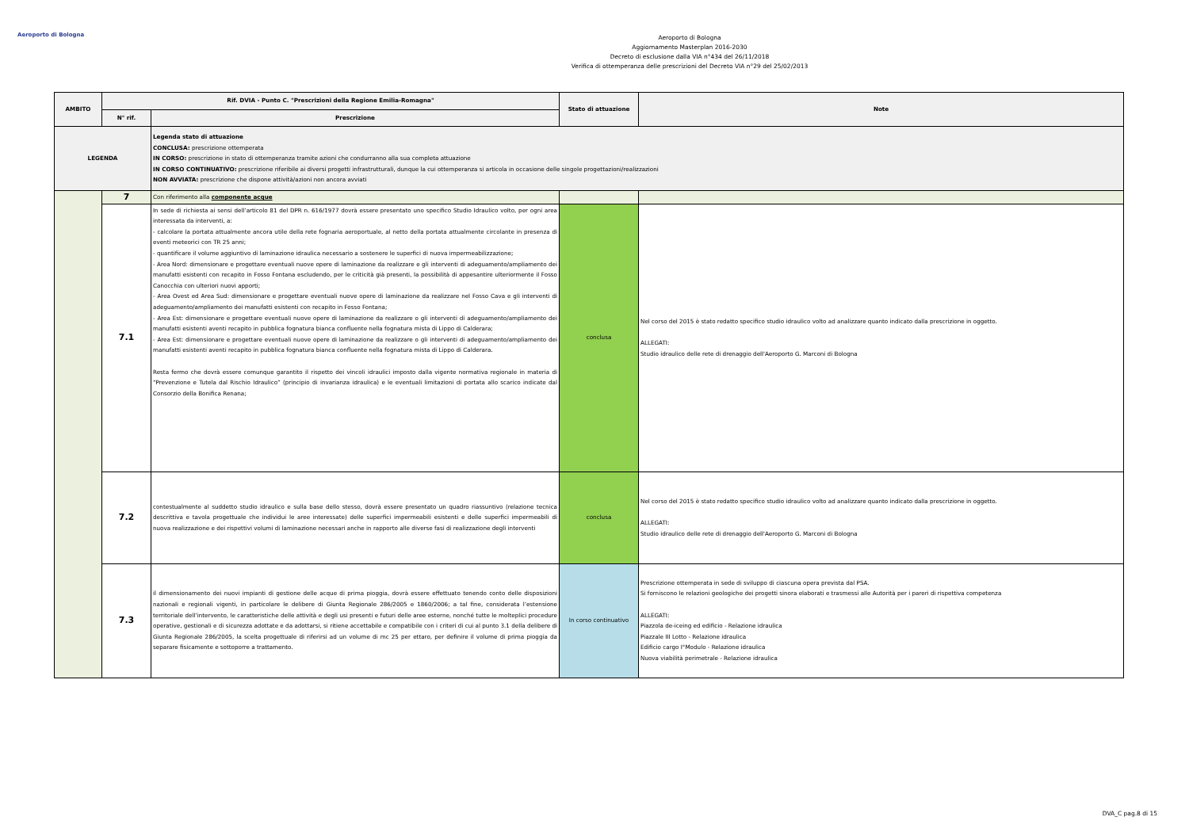Aeroporto di Bologna
Aeroporto di Bologna
Aggiornamento Masterplan 2016-2030
Decreto di esclusione dalla VIA n°434 del 26/11/2018
Verifica di ottemperanza delle prescrizioni del Decreto VIA n°29 del 25/02/2013
| AMBITO | Rif. DVIA - Punto C. "Prescrizioni della Regione Emilia-Romagna" | | Stato di attuazione | Note |
| --- | --- | --- | --- | --- |
| | N° rif. | Prescrizione | | |
| LEGENDA | | Legenda stato di attuazione CONCLUSA: prescrizione ottemperata IN CORSO: prescrizione in stato di ottemperanza tramite azioni che condurranno alla sua completa attuazione IN CORSO CONTINUATIVO: prescrizione riferibile ai diversi progetti infrastrutturali, dunque la cui ottemperanza si articola in occasione delle singole progettazioni/realizzazioni NON AVVIATA: prescrizione che dispone attività/azioni non ancora avviati | | |
| | 7 | Con riferimento alla componente acque | | |
| | 7.1 | In sede di richiesta ai sensi dell’articolo 81 del DPR n. 616/1977 dovrà essere presentato uno specifico Studio Idraulico volto, per ogni area interessata da interventi, a: - calcolare la portata attualmente ancora utile della rete fognaria aeroportuale, al netto della portata attualmente circolante in presenza di eventi meteorici con TR 25 anni; - quantificare il volume aggiuntivo di laminazione idraulica necessario a sostenere le superfici di nuova impermeabilizzazione; - Area Nord: dimensionare e progettare eventuali nuove opere di laminazione da realizzare e gli interventi di adeguamento/ampliamento dei manufatti esistenti con recapito in Fosso Fontana escludendo, per le criticità già presenti, la possibilità di appesantire ulteriormente il Fosso Canocchia con ulteriori nuovi apporti; - Area Ovest ed Area Sud: dimensionare e progettare eventuali nuove opere di laminazione da realizzare nel Fosso Cava e gli interventi di adeguamento/ampliamento dei manufatti esistenti con recapito in Fosso Fontana; - Area Est: dimensionare e progettare eventuali nuove opere di laminazione da realizzare o gli interventi di adeguamento/ampliamento dei manufatti esistenti aventi recapito in pubblica fognatura bianca confluente nella fognatura mista di Lippo di Calderara; - Area Est: dimensionare e progettare eventuali nuove opere di laminazione da realizzare o gli interventi di adeguamento/ampliamento dei manufatti esistenti aventi recapito in pubblica fognatura bianca confluente nella fognatura mista di Lippo di Calderara. Resta fermo che dovrà essere comunque garantito il rispetto dei vincoli idraulici imposto dalla vigente normativa regionale in materia di “Prevenzione e Tutela dal Rischio Idraulico” (principio di invarianza idraulica) e le eventuali limitazioni di portata allo scarico indicate dal Consorzio della Bonifica Renana; | conclusa | Nel corso del 2015 è stato redatto specifico studio idraulico volto ad analizzare quanto indicato dalla prescrizione in oggetto. ALLEGATI: Studio idraulico delle rete di drenaggio dell'Aeroporto G. Marconi di Bologna |
| | 7.2 | contestualmente al suddetto studio idraulico e sulla base dello stesso, dovrà essere presentato un quadro riassuntivo (relazione tecnica descrittiva e tavola progettuale che individui le aree interessate) delle superfici impermeabili esistenti e delle superfici impermeabili di nuova realizzazione e dei rispettivi volumi di laminazione necessari anche in rapporto alle diverse fasi di realizzazione degli interventi | conclusa | Nel corso del 2015 è stato redatto specifico studio idraulico volto ad analizzare quanto indicato dalla prescrizione in oggetto. ALLEGATI: Studio idraulico delle rete di drenaggio dell'Aeroporto G. Marconi di Bologna |
| | 7.3 | il dimensionamento dei nuovi impianti di gestione delle acque di prima pioggia, dovrà essere effettuato tenendo conto delle disposizioni nazionali e regionali vigenti, in particolare le delibere di Giunta Regionale 286/2005 e 1860/2006; a tal fine, considerata l’estensione territoriale dell’intervento, le caratteristiche delle attività e degli usi presenti e futuri delle aree esterne, nonché tutte le molteplici procedure operative, gestionali e di sicurezza adottate e da adottarsi, si ritiene accettabile e compatibile con i criteri di cui al punto 3.1 della delibere di Giunta Regionale 286/2005, la scelta progettuale di riferirsi ad un volume di mc 25 per ettaro, per definire il volume di prima pioggia da separare fisicamente e sottoporre a trattamento. | In corso continuativo | Prescrizione ottemperata in sede di sviluppo di ciascuna opera prevista dal PSA. Si forniscono le relazioni geologiche dei progetti sinora elaborati e trasmessi alle Autorità per i pareri di rispettiva competenza ALLEGATI: Piazzola de-iceing ed edificio - Relazione idraulica Piazzale III Lotto - Relazione idraulica Edificio cargo I°Modulo - Relazione idraulica Nuova viabilità perimetrale - Relazione idraulica |
DVA_C pag.8 di 15